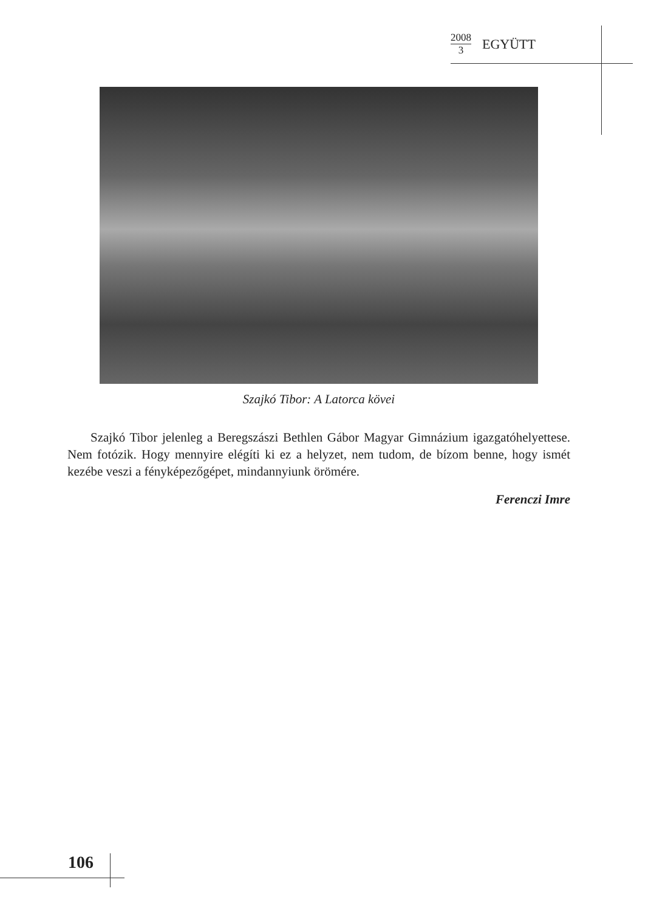2008
3
EGYÜTT
Szajkó Tibor: A Latorca kövei
Szajkó Tibor jelenleg a Beregszászi Bethlen Gábor Magyar Gimnázium igazgatóhelyettese. Nem fotózik. Hogy mennyire elégíti ki ez a helyzet, nem tudom, de bízom benne, hogy ismét kezébe veszi a fényképezőgépet, mindannyiunk örömére.
Ferenczi Imre
106